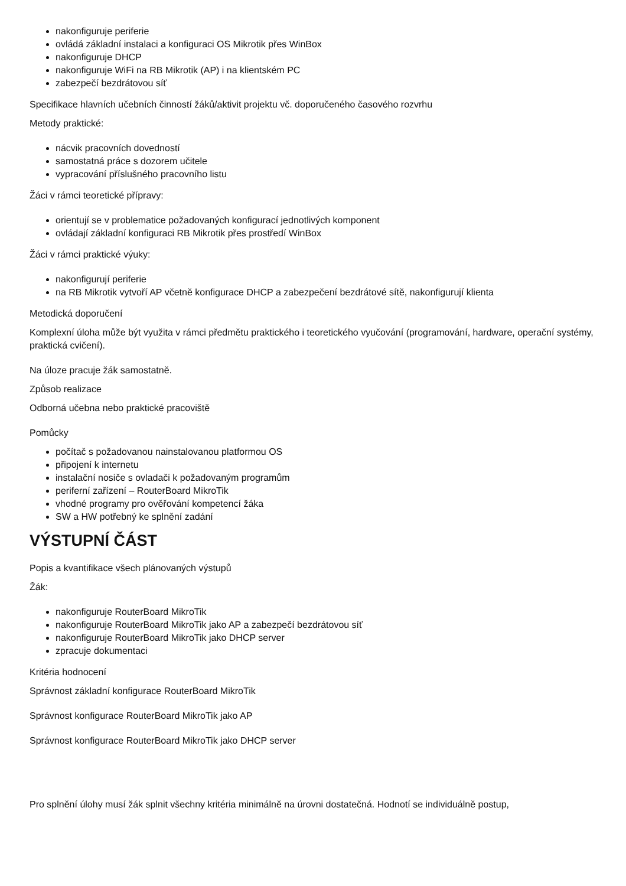nakonfiguruje periferie
ovládá základní instalaci a konfiguraci OS Mikrotik přes WinBox
nakonfiguruje DHCP
nakonfiguruje WiFi na RB Mikrotik (AP) i na klientském PC
zabezpečí bezdrátovou síť
Specifikace hlavních učebních činností žáků/aktivit projektu vč. doporučeného časového rozvrhu
Metody praktické:
nácvik pracovních dovedností
samostatná práce s dozorem učitele
vypracování příslušného pracovního listu
Žáci v rámci teoretické přípravy:
orientují se v problematice požadovaných konfigurací jednotlivých komponent
ovládají základní konfiguraci RB Mikrotik přes prostředí WinBox
Žáci v rámci praktické výuky:
nakonfigurují periferie
na RB Mikrotik vytvoří AP včetně konfigurace DHCP a zabezpečení bezdrátové sítě, nakonfigurují klienta
Metodická doporučení
Komplexní úloha může být využita v rámci předmětu praktického i teoretického vyučování (programování, hardware, operační systémy, praktická cvičení).
Na úloze pracuje žák samostatně.
Způsob realizace
Odborná učebna nebo praktické pracoviště
Pomůcky
počítač s požadovanou nainstalovanou platformou OS
připojení k internetu
instalační nosiče s ovladači k požadovaným programům
periferní zařízení – RouterBoard MikroTik
vhodné programy pro ověřování kompetencí žáka
SW a HW potřebný ke splnění zadání
VÝSTUPNÍ ČÁST
Popis a kvantifikace všech plánovaných výstupů
Žák:
nakonfiguruje RouterBoard MikroTik
nakonfiguruje RouterBoard MikroTik jako AP a zabezpečí bezdrátovou síť
nakonfiguruje RouterBoard MikroTik jako DHCP server
zpracuje dokumentaci
Kritéria hodnocení
Správnost základní konfigurace RouterBoard MikroTik
Správnost konfigurace RouterBoard MikroTik jako AP
Správnost konfigurace RouterBoard MikroTik jako DHCP server
Pro splnění úlohy musí žák splnit všechny kritéria minimálně na úrovni dostatečná. Hodnotí se individuálně postup,